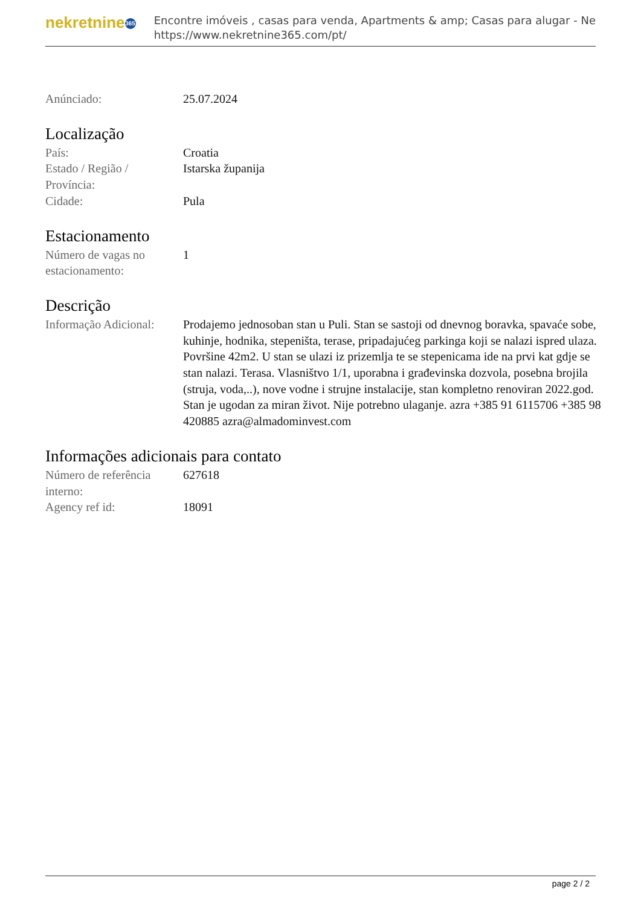nekretnine 365
Encontre imóveis , casas para venda, Apartments & amp; Casas para alugar - Ne
https://www.nekretnine365.com/pt/
Anúnciado: 25.07.2024
Localização
País: Croatia
Estado / Região /
Província:
Istarska županija
Cidade: Pula
Estacionamento
Número de vagas no
estacionamento:
1
Descrição
Informação Adicional:
Prodajemo jednosoban stan u Puli. Stan se sastoji od dnevnog boravka, spavaće sobe, kuhinje, hodnika, stepeništa, terase, pripadajućeg parkinga koji se nalazi ispred ulaza. Površine 42m2. U stan se ulazi iz prizemlja te se stepenicama ide na prvi kat gdje se stan nalazi. Terasa. Vlasništvo 1/1, uporabna i građevinska dozvola, posebna brojila (struja, voda,..), nove vodne i strujne instalacije, stan kompletno renoviran 2022.god. Stan je ugodan za miran život. Nije potrebno ulaganje. azra +385 91 6115706 +385 98 420885 azra@almadominvest.com
Informações adicionais para contato
Número de referência
interno:
627618
Agency ref id: 18091
page 2 / 2